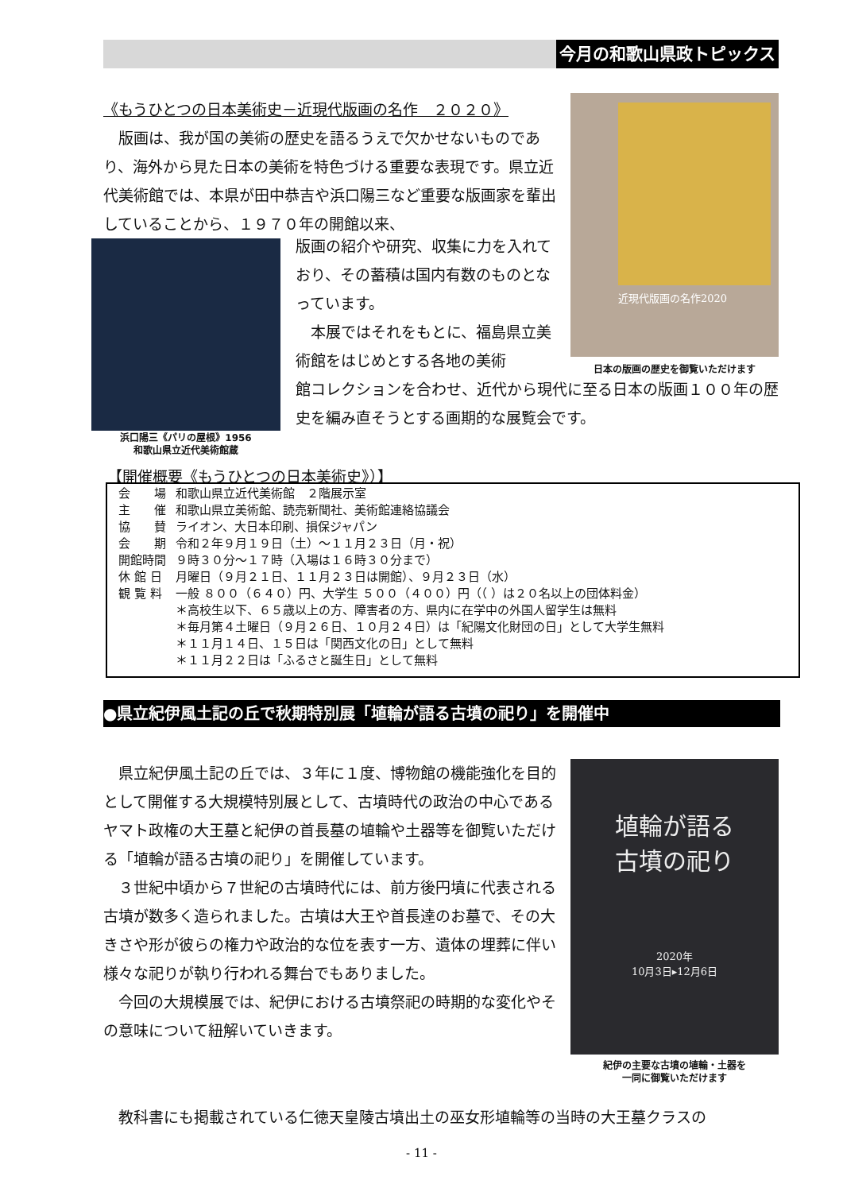今月の和歌山県政トピックス
《もうひとつの日本美術史－近現代版画の名作　２０２０》
　版画は、我が国の美術の歴史を語るうえで欠かせないものであり、海外から見た日本の美術を特色づける重要な表現です。県立近代美術館では、本県が田中恭吉や浜口陽三など重要な版画家を輩出していることから、１９７０年の開館以来、
浜口陽三《パリの屋根》1956
和歌山県立近代美術館蔵
版画の紹介や研究、収集に力を入れており、その蓄積は国内有数のものとなっています。
　本展ではそれをもとに、福島県立美術館をはじめとする各地の美術
館コレクションを合わせ、近代から現代に至る日本の版画１００年の歴史を編み直そうとする画期的な展覧会です。
近現代版画の名作2020
日本の版画の歴史を御覧いただけます
【開催概要《もうひとつの日本美術史》）】
| 会 場 | 和歌山県立近代美術館 ２階展示室 |
| 主 催 | 和歌山県立美術館、読売新聞社、美術館連絡協議会 |
| 協 賛 | ライオン、大日本印刷、損保ジャパン |
| 会 期 | 令和２年９月１９日（土）～１１月２３日（月・祝） |
| 開館時間 | ９時３０分～１７時（入場は１６時３０分まで） |
| 休 館 日 | 月曜日（９月２１日、１１月２３日は開館）、９月２３日（水） |
| 観 覧 料 | 一般 ８００（６４０）円、大学生 ５００（４００）円（（ ）は２０名以上の団体料金） ＊高校生以下、６５歳以上の方、障害者の方、県内に在学中の外国人留学生は無料 ＊毎月第４土曜日（９月２６日、１０月２４日）は「紀陽文化財団の日」として大学生無料 ＊１１月１４日、１５日は「関西文化の日」として無料 ＊１１月２２日は「ふるさと誕生日」として無料 |
●県立紀伊風土記の丘で秋期特別展「埴輪が語る古墳の祀り」を開催中
　県立紀伊風土記の丘では、３年に１度、博物館の機能強化を目的として開催する大規模特別展として、古墳時代の政治の中心であるヤマト政権の大王墓と紀伊の首長墓の埴輪や土器等を御覧いただける「埴輪が語る古墳の祀り」を開催しています。
　３世紀中頃から７世紀の古墳時代には、前方後円墳に代表される古墳が数多く造られました。古墳は大王や首長達のお墓で、その大きさや形が彼らの権力や政治的な位を表す一方、遺体の埋葬に伴い様々な祀りが執り行われる舞台でもありました。
　今回の大規模展では、紀伊における古墳祭祀の時期的な変化やその意味について紐解いていきます。
　教科書にも掲載されている仁徳天皇陵古墳出土の巫女形埴輪等の当時の大王墓クラスの
埴輪が語る
古墳の祀り
2020年
10月3日▸12月6日
紀伊の主要な古墳の埴輪・土器を
一同に御覧いただけます
- 11 -